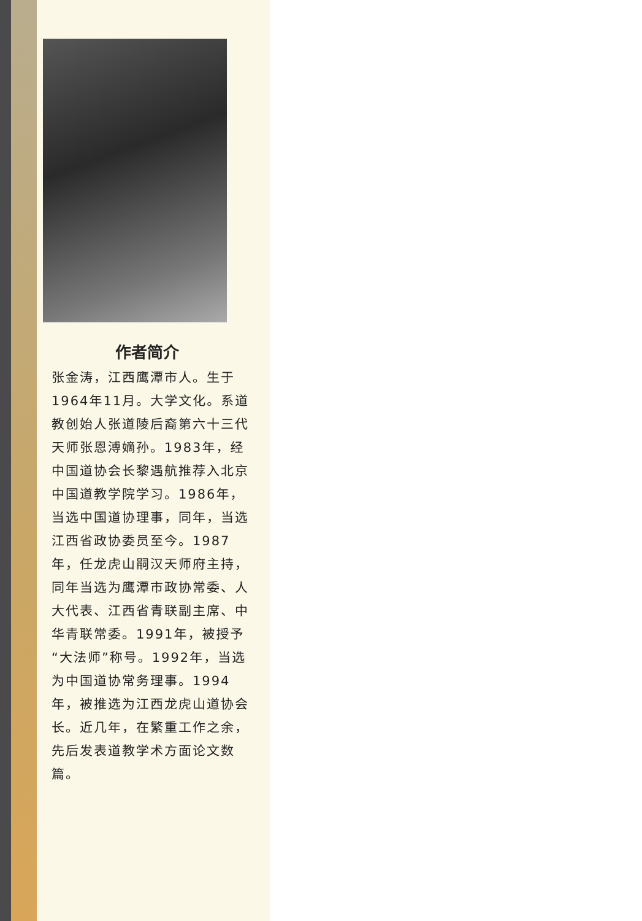作者简介
张金涛，江西鹰潭市人。生于1964年11月。大学文化。系道教创始人张道陵后裔第六十三代天师张恩溥嫡孙。1983年，经中国道协会长黎遇航推荐入北京中国道教学院学习。1986年，当选中国道协理事，同年，当选江西省政协委员至今。1987年，任龙虎山嗣汉天师府主持，同年当选为鹰潭市政协常委、人大代表、江西省青联副主席、中华青联常委。1991年，被授予“大法师”称号。1992年，当选为中国道协常务理事。1994年，被推选为江西龙虎山道协会长。近几年，在繁重工作之余，先后发表道教学术方面论文数篇。